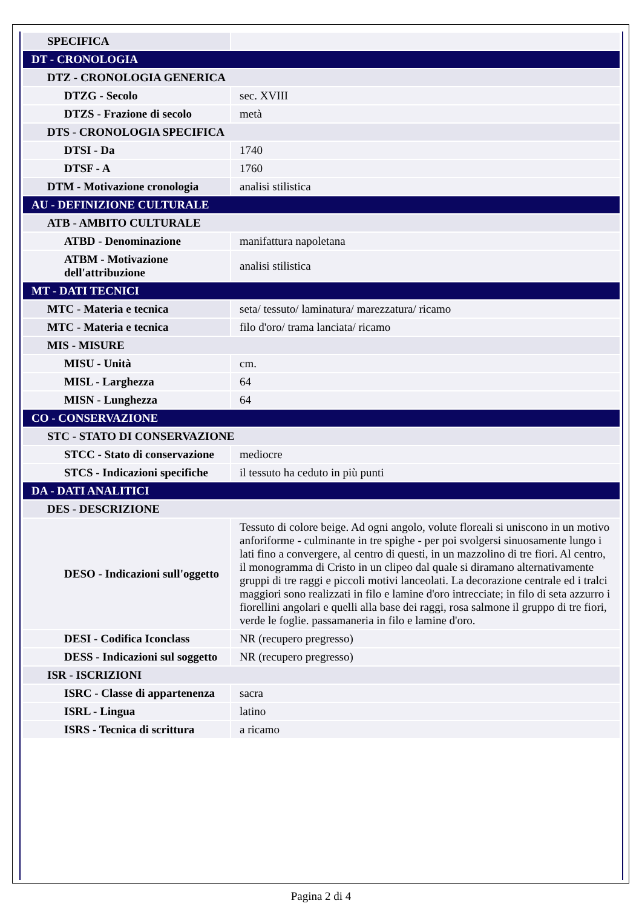| SPECIFICA | |
| DT - CRONOLOGIA | |
| DTZ - CRONOLOGIA GENERICA | |
| DTZG - Secolo | sec. XVIII |
| DTZS - Frazione di secolo | metà |
| DTS - CRONOLOGIA SPECIFICA | |
| DTSI - Da | 1740 |
| DTSF - A | 1760 |
| DTM - Motivazione cronologia | analisi stilistica |
| AU - DEFINIZIONE CULTURALE | |
| ATB - AMBITO CULTURALE | |
| ATBD - Denominazione | manifattura napoletana |
| ATBM - Motivazione dell'attribuzione | analisi stilistica |
| MT - DATI TECNICI | |
| MTC - Materia e tecnica | seta/ tessuto/ laminatura/ marezzatura/ ricamo |
| MTC - Materia e tecnica | filo d'oro/ trama lanciata/ ricamo |
| MIS - MISURE | |
| MISU - Unità | cm. |
| MISL - Larghezza | 64 |
| MISN - Lunghezza | 64 |
| CO - CONSERVAZIONE | |
| STC - STATO DI CONSERVAZIONE | |
| STCC - Stato di conservazione | mediocre |
| STCS - Indicazioni specifiche | il tessuto ha ceduto in più punti |
| DA - DATI ANALITICI | |
| DES - DESCRIZIONE | |
| DESO - Indicazioni sull'oggetto | Tessuto di colore beige. Ad ogni angolo, volute floreali si uniscono in un motivo anforiforme - culminante in tre spighe - per poi svolgersi sinuosamente lungo i lati fino a convergere, al centro di questi, in un mazzolino di tre fiori. Al centro, il monogramma di Cristo in un clipeo dal quale si diramano alternativamente gruppi di tre raggi e piccoli motivi lanceolati. La decorazione centrale ed i tralci maggiori sono realizzati in filo e lamine d'oro intrecciate; in filo di seta azzurro i fiorellini angolari e quelli alla base dei raggi, rosa salmone il gruppo di tre fiori, verde le foglie. passamaneria in filo e lamine d'oro. |
| DESI - Codifica Iconclass | NR (recupero pregresso) |
| DESS - Indicazioni sul soggetto | NR (recupero pregresso) |
| ISR - ISCRIZIONI | |
| ISRC - Classe di appartenenza | sacra |
| ISRL - Lingua | latino |
| ISRS - Tecnica di scrittura | a ricamo |
Pagina 2 di 4